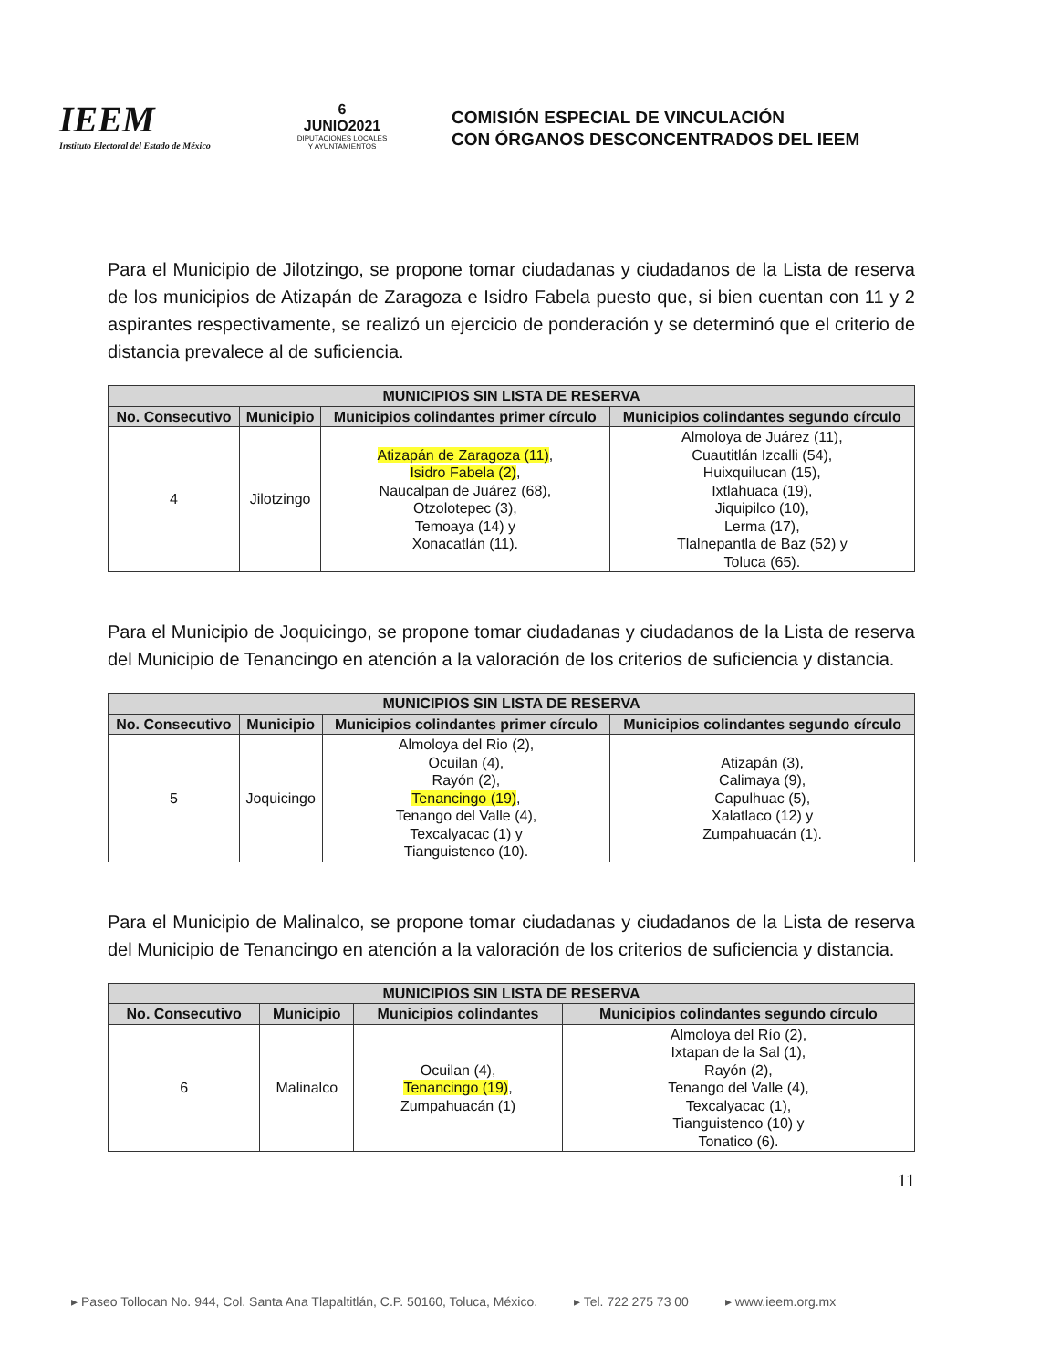IEEM
Instituto Electoral del Estado de México
6
JUNIO2021
DIPUTACIONES LOCALES
Y AYUNTAMIENTOS
COMISIÓN ESPECIAL DE VINCULACIÓN
CON ÓRGANOS DESCONCENTRADOS DEL IEEM
Para el Municipio de Jilotzingo, se propone tomar ciudadanas y ciudadanos de la Lista de reserva de los municipios de Atizapán de Zaragoza e Isidro Fabela puesto que, si bien cuentan con 11 y 2 aspirantes respectivamente, se realizó un ejercicio de ponderación y se determinó que el criterio de distancia prevalece al de suficiencia.
| MUNICIPIOS SIN LISTA DE RESERVA | | | |
| --- | --- | --- | --- |
| No. Consecutivo | Municipio | Municipios colindantes primer círculo | Municipios colindantes segundo círculo |
| 4 | Jilotzingo | Atizapán de Zaragoza (11) , Isidro Fabela (2) , Naucalpan de Juárez (68), Otzolotepec (3), Temoaya (14) y Xonacatlán (11). | Almoloya de Juárez (11), Cuautitlán Izcalli (54), Huixquilucan (15), Ixtlahuaca (19), Jiquipilco (10), Lerma (17), Tlalnepantla de Baz (52) y Toluca (65). |
Para el Municipio de Joquicingo, se propone tomar ciudadanas y ciudadanos de la Lista de reserva del Municipio de Tenancingo en atención a la valoración de los criterios de suficiencia y distancia.
| MUNICIPIOS SIN LISTA DE RESERVA | | | |
| --- | --- | --- | --- |
| No. Consecutivo | Municipio | Municipios colindantes primer círculo | Municipios colindantes segundo círculo |
| 5 | Joquicingo | Almoloya del Rio (2), Ocuilan (4), Rayón (2), Tenancingo (19) , Tenango del Valle (4), Texcalyacac (1) y Tianguistenco (10). | Atizapán (3), Calimaya (9), Capulhuac (5), Xalatlaco (12) y Zumpahuacán (1). |
Para el Municipio de Malinalco, se propone tomar ciudadanas y ciudadanos de la Lista de reserva del Municipio de Tenancingo en atención a la valoración de los criterios de suficiencia y distancia.
| MUNICIPIOS SIN LISTA DE RESERVA | | | |
| --- | --- | --- | --- |
| No. Consecutivo | Municipio | Municipios colindantes | Municipios colindantes segundo círculo |
| 6 | Malinalco | Ocuilan (4), Tenancingo (19) , Zumpahuacán (1) | Almoloya del Río (2), Ixtapan de la Sal (1), Rayón (2), Tenango del Valle (4), Texcalyacac (1), Tianguistenco (10) y Tonatico (6). |
11
▸ Paseo Tollocan No. 944, Col. Santa Ana Tlapaltitlán, C.P. 50160, Toluca, México. ▸ Tel. 722 275 73 00 ▸ www.ieem.org.mx